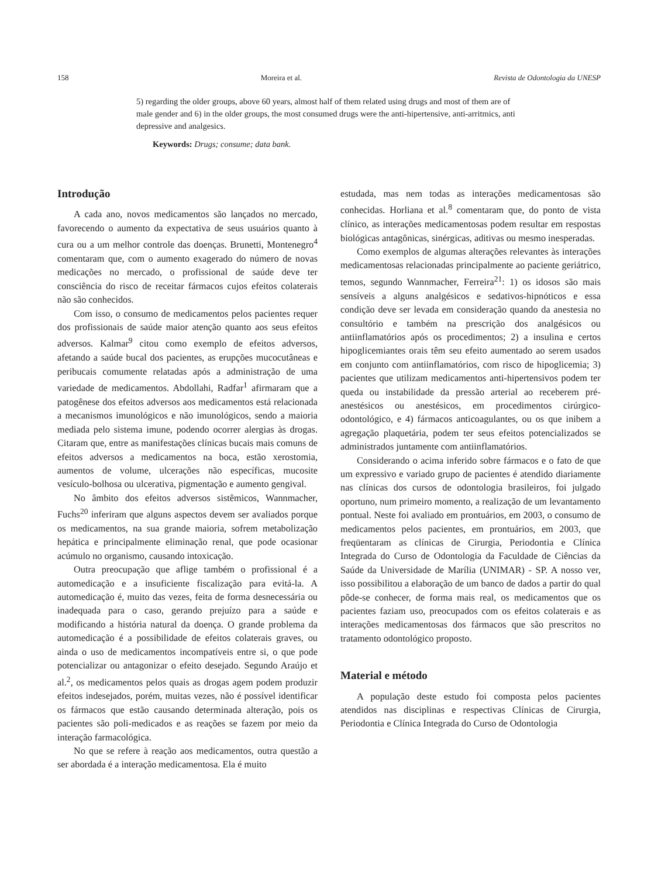158 Moreira et al. Revista de Odontologia da UNESP
5) regarding the older groups, above 60 years, almost half of them related using drugs and most of them are of male gender and 6) in the older groups, the most consumed drugs were the anti-hipertensive, anti-arritmics, anti depressive and analgesics.
Keywords: Drugs; consume; data bank.
Introdução
A cada ano, novos medicamentos são lançados no mercado, favorecendo o aumento da expectativa de seus usuários quanto à cura ou a um melhor controle das doenças. Brunetti, Montenegro<sup>4</sup> comentaram que, com o aumento exagerado do número de novas medicações no mercado, o profissional de saúde deve ter consciência do risco de receitar fármacos cujos efeitos colaterais não são conhecidos.
Com isso, o consumo de medicamentos pelos pacientes requer dos profissionais de saúde maior atenção quanto aos seus efeitos adversos. Kalmar<sup>9</sup> citou como exemplo de efeitos adversos, afetando a saúde bucal dos pacientes, as erupções mucocutâneas e peribucais comumente relatadas após a administração de uma variedade de medicamentos. Abdollahi, Radfar<sup>1</sup> afirmaram que a patogênese dos efeitos adversos aos medicamentos está relacionada a mecanismos imunológicos e não imunológicos, sendo a maioria mediada pelo sistema imune, podendo ocorrer alergias às drogas. Citaram que, entre as manifestações clínicas bucais mais comuns de efeitos adversos a medicamentos na boca, estão xerostomia, aumentos de volume, ulcerações não específicas, mucosite vesículo-bolhosa ou ulcerativa, pigmentação e aumento gengival.
No âmbito dos efeitos adversos sistêmicos, Wannmacher, Fuchs<sup>20</sup> inferiram que alguns aspectos devem ser avaliados porque os medicamentos, na sua grande maioria, sofrem metabolização hepática e principalmente eliminação renal, que pode ocasionar acúmulo no organismo, causando intoxicação.
Outra preocupação que aflige também o profissional é a automedicação e a insuficiente fiscalização para evitá-la. A automedicação é, muito das vezes, feita de forma desnecessária ou inadequada para o caso, gerando prejuízo para a saúde e modificando a história natural da doença. O grande problema da automedicação é a possibilidade de efeitos colaterais graves, ou ainda o uso de medicamentos incompatíveis entre si, o que pode potencializar ou antagonizar o efeito desejado. Segundo Araújo et al.<sup>2</sup>, os medicamentos pelos quais as drogas agem podem produzir efeitos indesejados, porém, muitas vezes, não é possível identificar os fármacos que estão causando determinada alteração, pois os pacientes são poli-medicados e as reações se fazem por meio da interação farmacológica.
No que se refere à reação aos medicamentos, outra questão a ser abordada é a interação medicamentosa. Ela é muito
estudada, mas nem todas as interações medicamentosas são conhecidas. Horliana et al.<sup>8</sup> comentaram que, do ponto de vista clínico, as interações medicamentosas podem resultar em respostas biológicas antagônicas, sinérgicas, aditivas ou mesmo inesperadas.
Como exemplos de algumas alterações relevantes às interações medicamentosas relacionadas principalmente ao paciente geriátrico, temos, segundo Wannmacher, Ferreira<sup>21</sup>: 1) os idosos são mais sensíveis a alguns analgésicos e sedativos-hipnóticos e essa condição deve ser levada em consideração quando da anestesia no consultório e também na prescrição dos analgésicos ou antiinflamatórios após os procedimentos; 2) a insulina e certos hipoglicemiantes orais têm seu efeito aumentado ao serem usados em conjunto com antiinflamatórios, com risco de hipoglicemia; 3) pacientes que utilizam medicamentos anti-hipertensivos podem ter queda ou instabilidade da pressão arterial ao receberem pré-anestésicos ou anestésicos, em procedimentos cirúrgico-odontológico, e 4) fármacos anticoagulantes, ou os que inibem a agregação plaquetária, podem ter seus efeitos potencializados se administrados juntamente com antiinflamatórios.
Considerando o acima inferido sobre fármacos e o fato de que um expressivo e variado grupo de pacientes é atendido diariamente nas clínicas dos cursos de odontologia brasileiros, foi julgado oportuno, num primeiro momento, a realização de um levantamento pontual. Neste foi avaliado em prontuários, em 2003, o consumo de medicamentos pelos pacientes, em prontuários, em 2003, que freqüentaram as clínicas de Cirurgia, Periodontia e Clínica Integrada do Curso de Odontologia da Faculdade de Ciências da Saúde da Universidade de Marília (UNIMAR) - SP. A nosso ver, isso possibilitou a elaboração de um banco de dados a partir do qual pôde-se conhecer, de forma mais real, os medicamentos que os pacientes faziam uso, preocupados com os efeitos colaterais e as interações medicamentosas dos fármacos que são prescritos no tratamento odontológico proposto.
Material e método
A população deste estudo foi composta pelos pacientes atendidos nas disciplinas e respectivas Clínicas de Cirurgia, Periodontia e Clínica Integrada do Curso de Odontologia